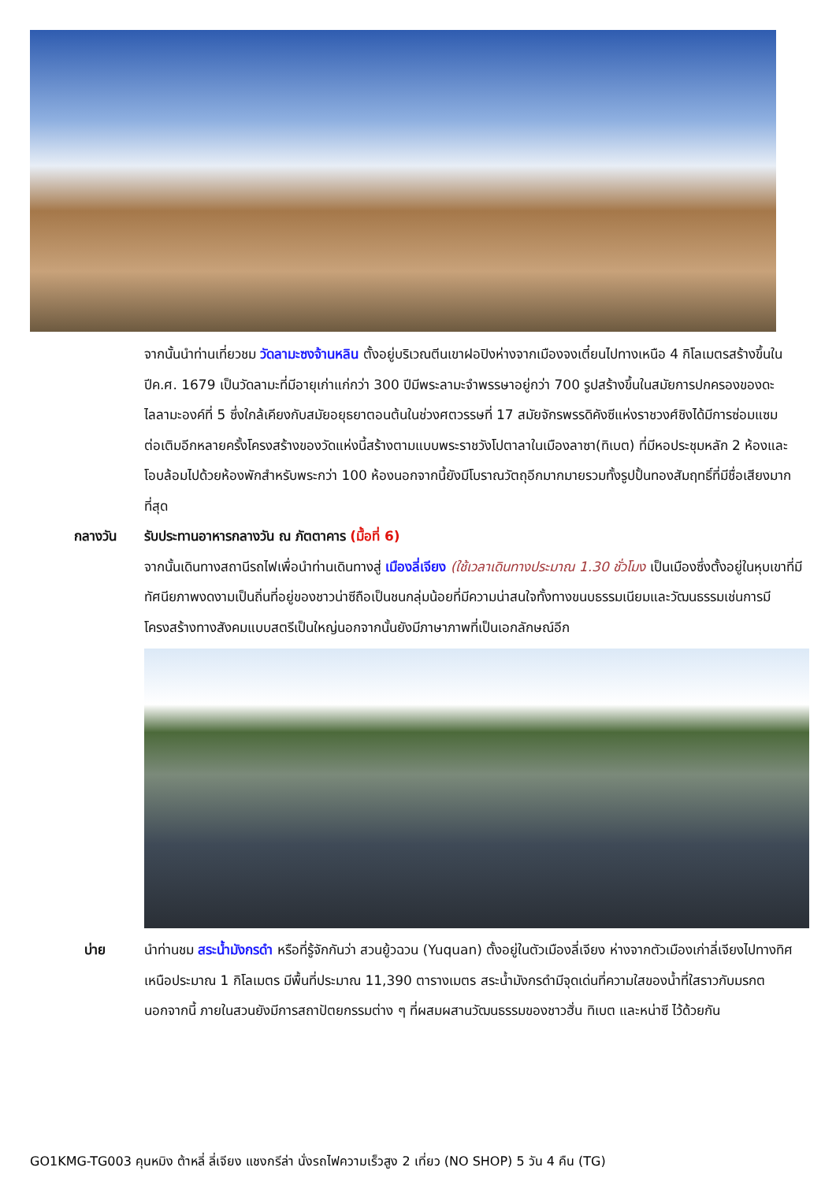จากนั้นนำท่านเที่ยวชม วัดลามะซงจ้านหลิน ตั้งอยู่บริเวณตีนเขาฝอปิงห่างจากเมืองจงเตี๋ยนไปทางเหนือ 4 กิโลเมตรสร้างขึ้นในปีค.ศ. 1679 เป็นวัดลามะที่มีอายุเก่าแก่กว่า 300 ปีมีพระลามะจำพรรษาอยู่กว่า 700 รูปสร้างขึ้นในสมัยการปกครองของดะไลลามะองค์ที่ 5 ซึ่งใกล้เคียงกับสมัยอยุธยาตอนต้นในช่วงศตวรรษที่ 17 สมัยจักรพรรดิคังซีแห่งราชวงศ์ชิงได้มีการซ่อมแซมต่อเติมอีกหลายครั้งโครงสร้างของวัดแห่งนี้สร้างตามแบบพระราชวังโปตาลาในเมืองลาซา(ทิเบต) ที่มีหอประชุมหลัก 2 ห้องและโอบล้อมไปด้วยห้องพักสำหรับพระกว่า 100 ห้องนอกจากนี้ยังมีโบราณวัตถุอีกมากมายรวมทั้งรูปปั้นทองสัมฤทธิ์ที่มีชื่อเสียงมากที่สุด
กลางวัน รับประทานอาหารกลางวัน ณ ภัตตาคาร (มื้อที่ 6)
จากนั้นเดินทางสถานีรถไฟเพื่อนำท่านเดินทางสู่ เมืองลี่เจียง (ใช้เวลาเดินทางประมาณ 1.30 ชั่วโมง เป็นเมืองซึ่งตั้งอยู่ในหุบเขาที่มีทัศนียภาพงดงามเป็นถิ่นที่อยู่ของชาวน่าซีถือเป็นชนกลุ่มน้อยที่มีความน่าสนใจทั้งทางขนบธรรมเนียมและวัฒนธรรมเช่นการมีโครงสร้างทางสังคมแบบสตรีเป็นใหญ่นอกจากนั้นยังมีภาษาภาพที่เป็นเอกลักษณ์อีก
บ่าย นำท่านชม สระน้ำมังกรดำ หรือที่รู้จักกันว่า สวนยู้วฉวน (Yuquan) ตั้งอยู่ในตัวเมืองลี่เจียง ห่างจากตัวเมืองเก่าลี่เจียงไปทางทิศเหนือประมาณ 1 กิโลเมตร มีพื้นที่ประมาณ 11,390 ตารางเมตร สระน้ำมังกรดำมีจุดเด่นที่ความใสของน้ำที่ใสราวกับมรกต นอกจากนี้ ภายในสวนยังมีการสถาปัตยกรรมต่าง ๆ ที่ผสมผสานวัฒนธรรมของชาวฮั่น ทิเบต และหน่าซี ไว้ด้วยกัน
GO1KMG-TG003 คุนหมิง ต้าหลี่ ลี่เจียง แชงกรีล่า นั่งรถไฟความเร็วสูง 2 เที่ยว (NO SHOP) 5 วัน 4 คืน (TG)